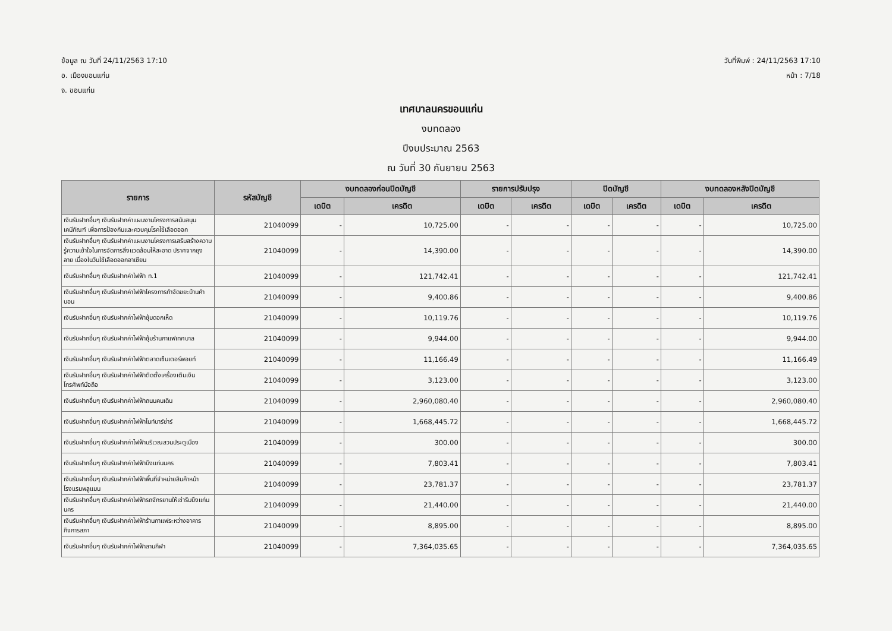ข้อมูล ณ วันที่ 24/11/2563 17:10
อ. เมืองขอนแก่น
จ. ขอนแก่น
วันที่พิมพ์ : 24/11/2563 17:10
หน้า : 7/18
เทศบาลนครขอนแก่น
งบทดลอง
ปีงบประมาณ 2563
ณ วันที่ 30 กันยายน 2563
| รายการ | รหัสบัญชี | งบทดลองก่อนปิดบัญชี | | รายการปรับปรุง | | ปิดบัญชี | | งบทดลองหลังปิดบัญชี | |
| --- | --- | --- | --- | --- | --- | --- | --- | --- | --- |
| | | เดบิต | เครดิต | เดบิต | เครดิต | เดบิต | เครดิต | เดบิต | เครดิต |
| เงินรับฝากอื่นๆ เงินรับฝากค่าแผนงานโครงการสนับสนุนเคมีภัณฑ์ เพื่อการป้องกันและควบคุมโรคไข้เลือดออก | 21040099 | - | 10,725.00 | - | - | - | - | - | 10,725.00 |
| เงินรับฝากอื่นๆ เงินรับฝากค่าแผนงานโครงการเสริมสร้างความรู้ความเข้าใจในการจัดการสิ่งแวดล้อมให้สะอาด ปราศจากยุงลาย เนื่องในวันไข้เลือดออกอาเซียน | 21040099 | - | 14,390.00 | - | - | - | - | - | 14,390.00 |
| เงินรับฝากอื่นๆ เงินรับฝากค่าไฟฟ้า ท.1 | 21040099 | - | 121,742.41 | - | - | - | - | - | 121,742.41 |
| เงินรับฝากอื่นๆ เงินรับฝากค่าไฟฟ้าโครงการกำจัดขยะบ้านคำบอน | 21040099 | - | 9,400.86 | - | - | - | - | - | 9,400.86 |
| เงินรับฝากอื่นๆ เงินรับฝากค่าไฟฟ้าซุ้มดอกเห็ด | 21040099 | - | 10,119.76 | - | - | - | - | - | 10,119.76 |
| เงินรับฝากอื่นๆ เงินรับฝากค่าไฟฟ้าซุ้มร้านกาแฟเทศบาล | 21040099 | - | 9,944.00 | - | - | - | - | - | 9,944.00 |
| เงินรับฝากอื่นๆ เงินรับฝากค่าไฟฟ้าตลาดเซ็นเตอร์พอยท์ | 21040099 | - | 11,166.49 | - | - | - | - | - | 11,166.49 |
| เงินรับฝากอื่นๆ เงินรับฝากค่าไฟฟ้าติดตั้งเครื่องเติมเงินโทรศัพท์มือถือ | 21040099 | - | 3,123.00 | - | - | - | - | - | 3,123.00 |
| เงินรับฝากอื่นๆ เงินรับฝากค่าไฟฟ้าถนนคนเดิน | 21040099 | - | 2,960,080.40 | - | - | - | - | - | 2,960,080.40 |
| เงินรับฝากอื่นๆ เงินรับฝากค่าไฟฟ้าไนท์บาร์ซ่าร์ | 21040099 | - | 1,668,445.72 | - | - | - | - | - | 1,668,445.72 |
| เงินรับฝากอื่นๆ เงินรับฝากค่าไฟฟ้าบริเวณสวนประตูเมือง | 21040099 | - | 300.00 | - | - | - | - | - | 300.00 |
| เงินรับฝากอื่นๆ เงินรับฝากค่าไฟฟ้าบึงแก่นนคร | 21040099 | - | 7,803.41 | - | - | - | - | - | 7,803.41 |
| เงินรับฝากอื่นๆ เงินรับฝากค่าไฟฟ้าพื้นที่จำหน่ายสินค้าหน้าโรงแรมพลูแมน | 21040099 | - | 23,781.37 | - | - | - | - | - | 23,781.37 |
| เงินรับฝากอื่นๆ เงินรับฝากค่าไฟฟ้ารถจักรยานให้เช่าริมบึงแก่นนคร | 21040099 | - | 21,440.00 | - | - | - | - | - | 21,440.00 |
| เงินรับฝากอื่นๆ เงินรับฝากค่าไฟฟ้าร้านกาแฟระหว่างอาคารกิจการสภา | 21040099 | - | 8,895.00 | - | - | - | - | - | 8,895.00 |
| เงินรับฝากอื่นๆ เงินรับฝากค่าไฟฟ้าลานกีฬา | 21040099 | - | 7,364,035.65 | - | - | - | - | - | 7,364,035.65 |